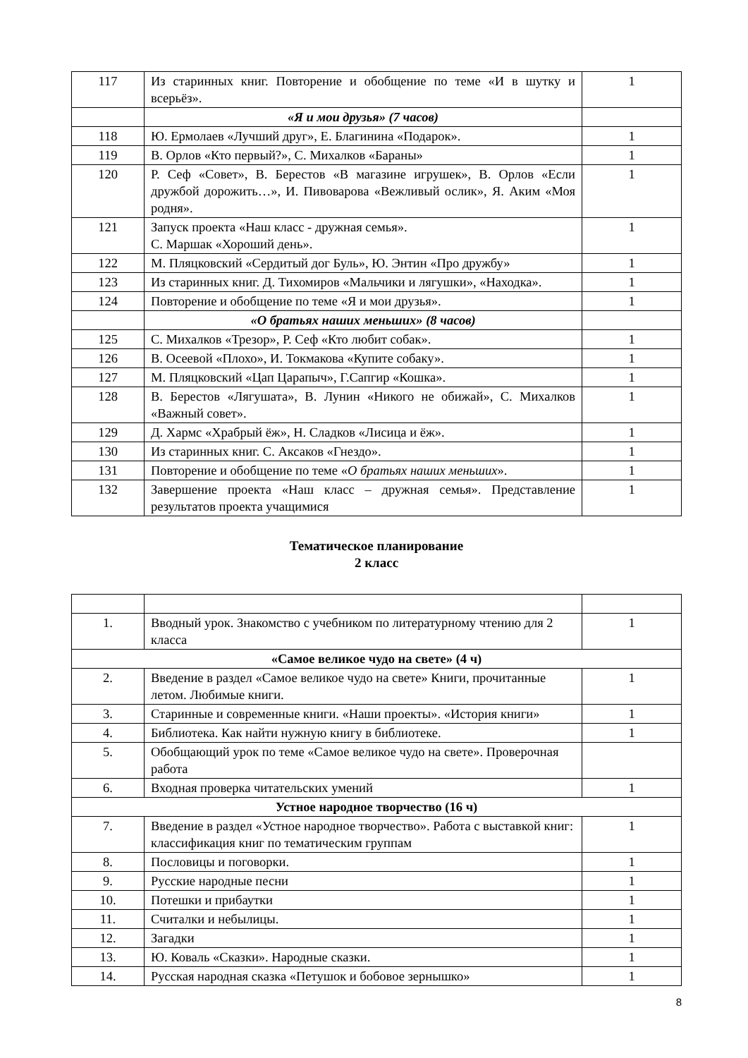| 117 | Из старинных книг. Повторение и обобщение по теме «И в шутку и всерьёз». | 1 |
| | «Я и мои друзья» (7 часов) | |
| 118 | Ю. Ермолаев «Лучший друг», Е. Благинина «Подарок». | 1 |
| 119 | В. Орлов «Кто первый?», С. Михалков «Бараны» | 1 |
| 120 | Р. Сеф «Совет», В. Берестов «В магазине игрушек», В. Орлов «Если дружбой дорожить…», И. Пивоварова «Вежливый ослик», Я. Аким «Моя родня». | 1 |
| 121 | Запуск проекта «Наш класс - дружная семья». С. Маршак «Хороший день». | 1 |
| 122 | М. Пляцковский «Сердитый дог Буль», Ю. Энтин «Про дружбу» | 1 |
| 123 | Из старинных книг. Д. Тихомиров «Мальчики и лягушки», «Находка». | 1 |
| 124 | Повторение и обобщение по теме «Я и мои друзья». | 1 |
| | «О братьях наших меньших» (8 часов) | |
| 125 | С. Михалков «Трезор», Р. Сеф «Кто любит собак». | 1 |
| 126 | В. Осеевой «Плохо», И. Токмакова «Купите собаку». | 1 |
| 127 | М. Пляцковский «Цап Царапыч», Г.Сапгир «Кошка». | 1 |
| 128 | В. Берестов «Лягушата», В. Лунин «Никого не обижай», С. Михалков «Важный совет». | 1 |
| 129 | Д. Хармс «Храбрый ёж», Н. Сладков «Лисица и ёж». | 1 |
| 130 | Из старинных книг. С. Аксаков «Гнездо». | 1 |
| 131 | Повторение и обобщение по теме « О братьях наших меньших ». | 1 |
| 132 | Завершение проекта «Наш класс – дружная семья». Представление результатов проекта учащимися | 1 |
Тематическое планирование
2 класс
| 1. | Вводный урок. Знакомство с учебником по литературному чтению для 2 класса | 1 |
| «Самое великое чудо на свете» (4 ч) | | |
| 2. | Введение в раздел «Самое великое чудо на свете» Книги, прочитанные летом. Любимые книги. | 1 |
| 3. | Старинные и современные книги. «Наши проекты». «История книги» | 1 |
| 4. | Библиотека. Как найти нужную книгу в библиотеке. | 1 |
| 5. | Обобщающий урок по теме «Самое великое чудо на свете». Проверочная работа | |
| 6. | Входная проверка читательских умений | 1 |
| Устное народное творчество (16 ч) | | |
| 7. | Введение в раздел «Устное народное творчество». Работа с выставкой книг: классификация книг по тематическим группам | 1 |
| 8. | Пословицы и поговорки. | 1 |
| 9. | Русские народные песни | 1 |
| 10. | Потешки и прибаутки | 1 |
| 11. | Считалки и небылицы. | 1 |
| 12. | Загадки | 1 |
| 13. | Ю. Коваль «Сказки». Народные сказки. | 1 |
| 14. | Русская народная сказка «Петушок и бобовое зернышко» | 1 |
8